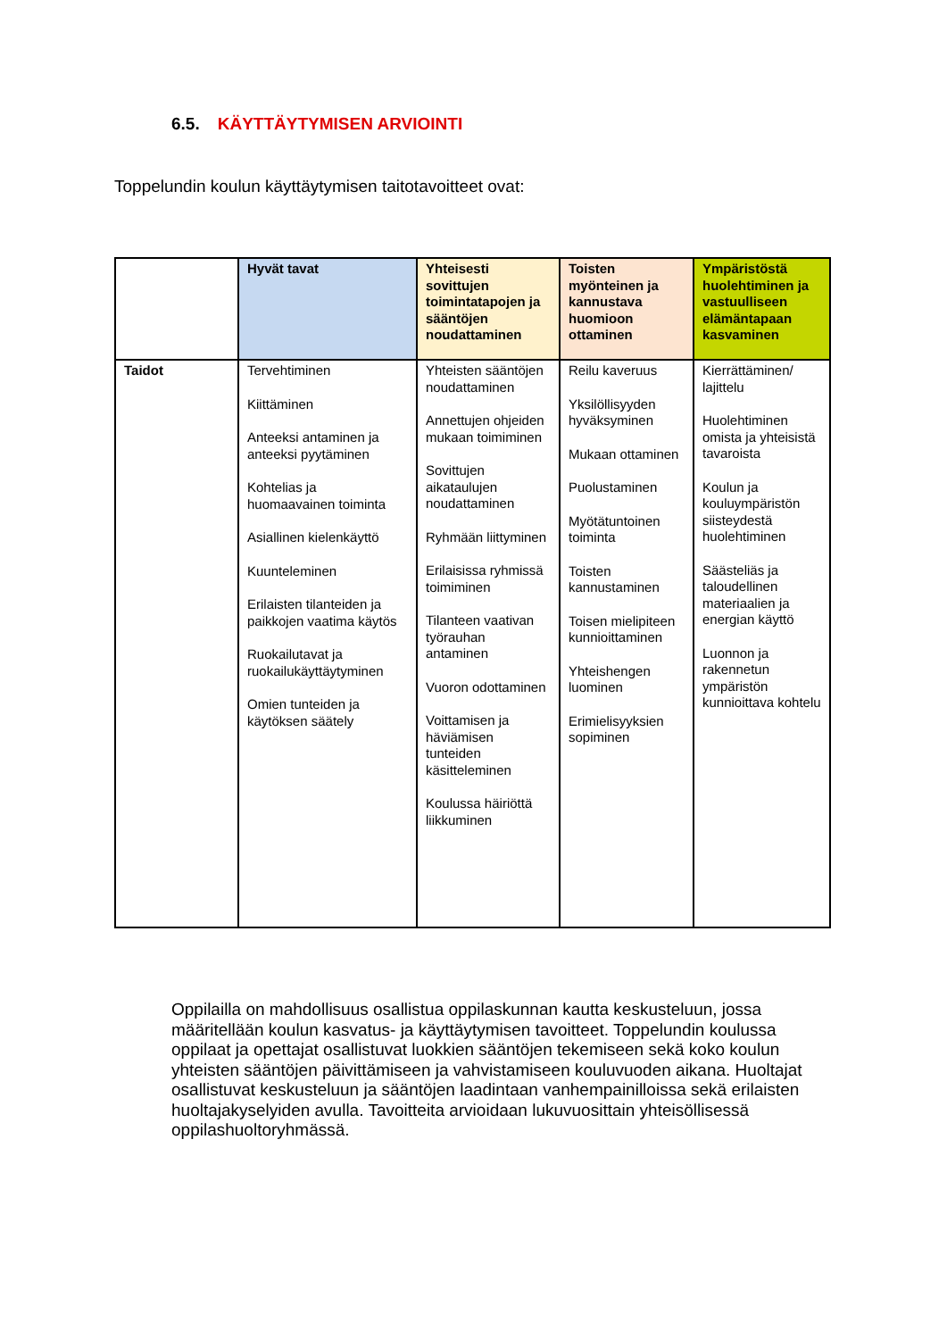6.5. KÄYTTÄYTYMISEN ARVIOINTI
Toppelundin koulun käyttäytymisen taitotavoitteet ovat:
| | Hyvät tavat | Yhteisesti sovittujen toimintatapojen ja sääntöjen noudattaminen | Toisten myönteinen ja kannustava huomioon ottaminen | Ympäristöstä huolehtiminen ja vastuulliseen elämäntapaan kasvaminen |
| --- | --- | --- | --- | --- |
| Taidot | Tervehtiminen Kiittäminen Anteeksi antaminen ja anteeksi pyytäminen Kohtelias ja huomaavainen toiminta Asiallinen kielenkäyttö Kuunteleminen Erilaisten tilanteiden ja paikkojen vaatima käytös Ruokailutavat ja ruokailukäyttäytyminen Omien tunteiden ja käytöksen säätely | Yhteisten sääntöjen noudattaminen Annettujen ohjeiden mukaan toimiminen Sovittujen aikataulujen noudattaminen Ryhmään liittyminen Erilaisissa ryhmissä toimiminen Tilanteen vaativan työrauhan antaminen Vuoron odottaminen Voittamisen ja häviämisen tunteiden käsitteleminen Koulussa häiriöttä liikkuminen | Reilu kaveruus Yksilöllisyyden hyväksyminen Mukaan ottaminen Puolustaminen Myötätuntoinen toiminta Toisten kannustaminen Toisen mielipiteen kunnioittaminen Yhteishengen luominen Erimielisyyksien sopiminen | Kierrättäminen/ lajittelu Huolehtiminen omista ja yhteisistä tavaroista Koulun ja kouluympäristön siisteydestä huolehtiminen Säästeliäs ja taloudellinen materiaalien ja energian käyttö Luonnon ja rakennetun ympäristön kunnioittava kohtelu |
Oppilailla on mahdollisuus osallistua oppilaskunnan kautta keskusteluun, jossa määritellään koulun kasvatus- ja käyttäytymisen tavoitteet. Toppelundin koulussa oppilaat ja opettajat osallistuvat luokkien sääntöjen tekemiseen sekä koko koulun yhteisten sääntöjen päivittämiseen ja vahvistamiseen kouluvuoden aikana. Huoltajat osallistuvat keskusteluun ja sääntöjen laadintaan vanhempainilloissa sekä erilaisten huoltajakyselyiden avulla. Tavoitteita arvioidaan lukuvuosittain yhteisöllisessä oppilashuoltoryhmässä.